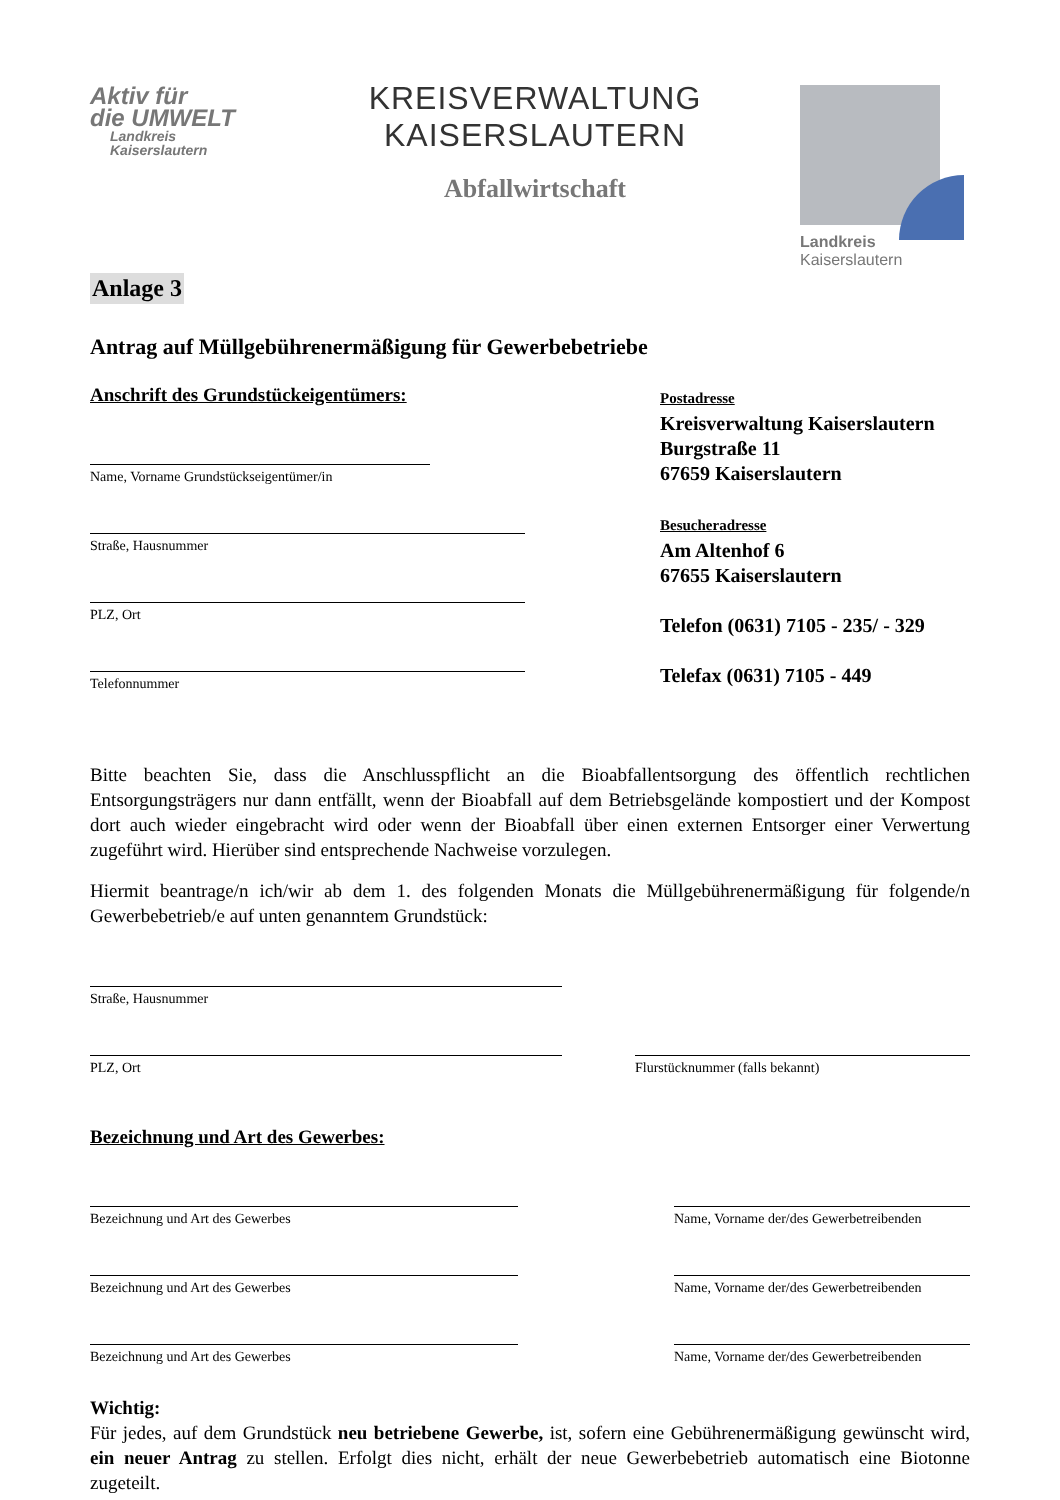Aktiv für
die UMWELT
Landkreis
Kaiserslautern
KREISVERWALTUNG KAISERSLAUTERN
Abfallwirtschaft
Landkreis
Kaiserslautern
Anlage 3
Antrag auf Müllgebührenermäßigung für Gewerbebetriebe
Anschrift des Grundstückeigentümers:
Name, Vorname Grundstückseigentümer/in
Straße, Hausnummer
PLZ, Ort
Telefonnummer
Postadresse
Kreisverwaltung Kaiserslautern
Burgstraße 11
67659 Kaiserslautern
Besucheradresse
Am Altenhof 6
67655 Kaiserslautern
Telefon (0631) 7105 - 235/ - 329
Telefax (0631) 7105 - 449
Bitte beachten Sie, dass die Anschlusspflicht an die Bioabfallentsorgung des öffentlich rechtlichen Entsorgungsträgers nur dann entfällt, wenn der Bioabfall auf dem Betriebsgelände kompostiert und der Kompost dort auch wieder eingebracht wird oder wenn der Bioabfall über einen externen Entsorger einer Verwertung zugeführt wird. Hierüber sind entsprechende Nachweise vorzulegen.
Hiermit beantrage/n ich/wir ab dem 1. des folgenden Monats die Müllgebührenermäßigung für folgende/n Gewerbebetrieb/e auf unten genanntem Grundstück:
Straße, Hausnummer
PLZ, Ort Flurstücknummer (falls bekannt)
Bezeichnung und Art des Gewerbes:
Bezeichnung und Art des Gewerbes
Name, Vorname der/des Gewerbetreibenden
Bezeichnung und Art des Gewerbes
Name, Vorname der/des Gewerbetreibenden
Bezeichnung und Art des Gewerbes
Name, Vorname der/des Gewerbetreibenden
Wichtig:
Für jedes, auf dem Grundstück neu betriebene Gewerbe, ist, sofern eine Gebührenermäßigung gewünscht wird, ein neuer Antrag zu stellen. Erfolgt dies nicht, erhält der neue Gewerbebetrieb automatisch eine Biotonne zugeteilt.